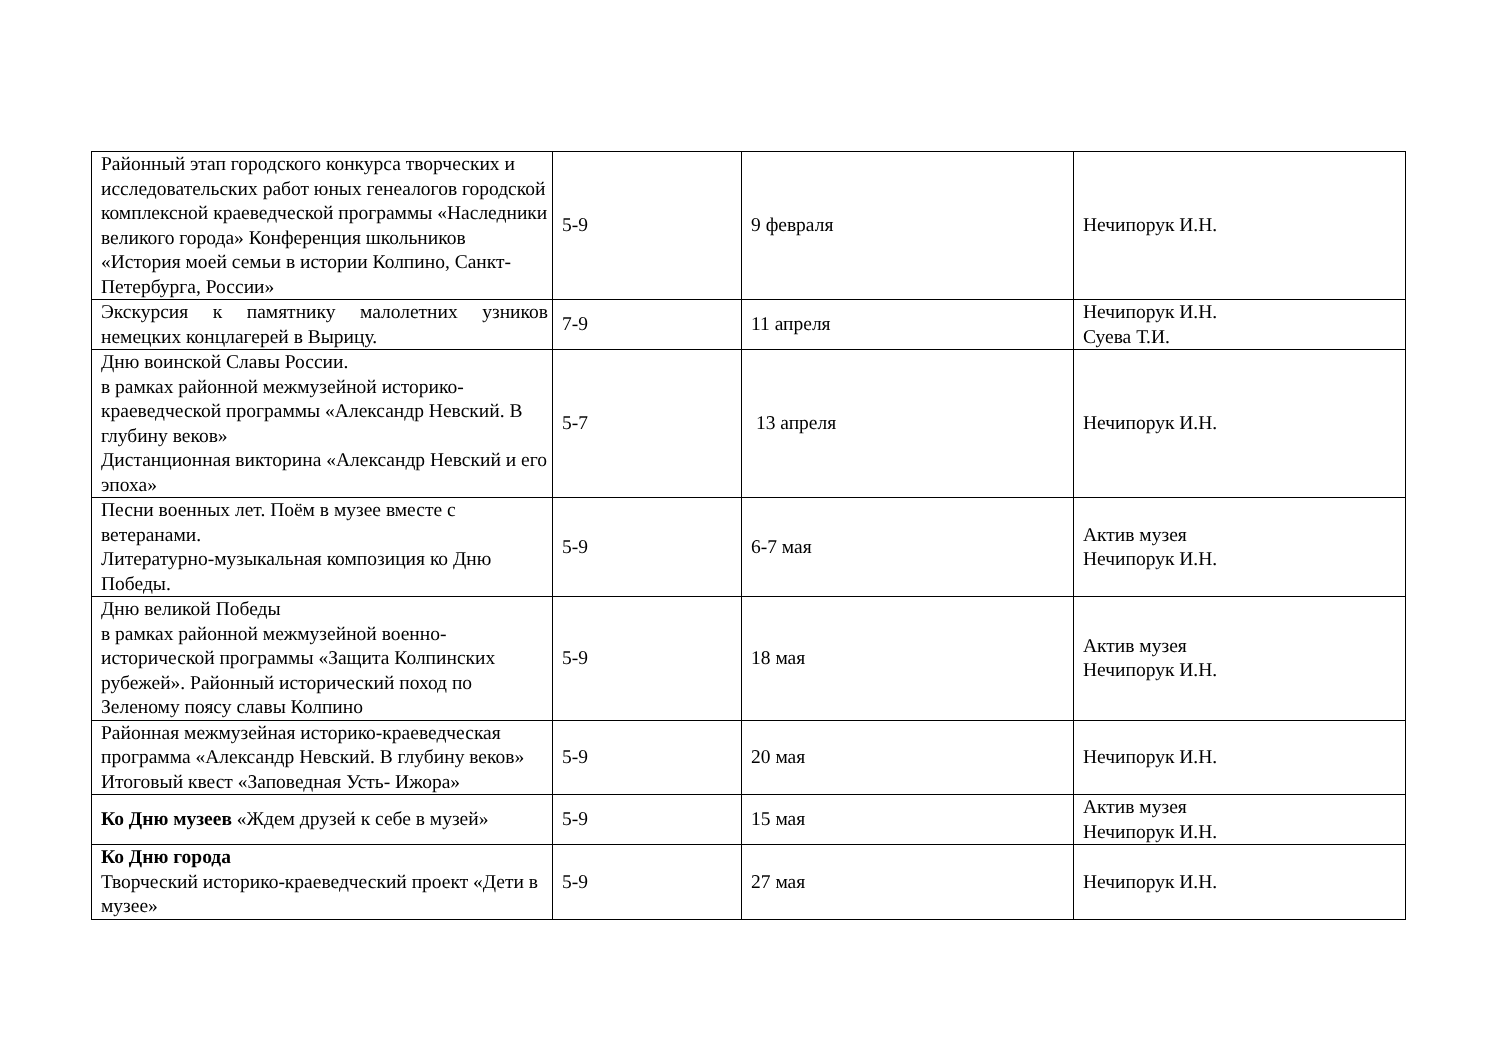| Районный этап городского конкурса творческих и исследовательских работ юных генеалогов городской комплексной краеведческой программы «Наследники великого города» Конференция школьников «История моей семьи в истории Колпино, Санкт-Петербурга, России» | 5-9 | 9 февраля | Нечипорук И.Н. |
| Экскурсия к памятнику малолетних узников немецких концлагерей в Вырицу. | 7-9 | 11 апреля | Нечипорук И.Н. Суева Т.И. |
| Дню воинской Славы России. в рамках районной межмузейной историко-краеведческой программы «Александр Невский. В глубину веков» Дистанционная викторина «Александр Невский и его эпоха» | 5-7 | 13 апреля | Нечипорук И.Н. |
| Песни военных лет. Поём в музее вместе с ветеранами. Литературно-музыкальная композиция ко Дню Победы. | 5-9 | 6-7 мая | Актив музея Нечипорук И.Н. |
| Дню великой Победы в рамках районной межмузейной военно-исторической программы «Защита Колпинских рубежей». Районный исторический поход по Зеленому поясу славы Колпино | 5-9 | 18 мая | Актив музея Нечипорук И.Н. |
| Районная межмузейная историко-краеведческая программа «Александр Невский. В глубину веков» Итоговый квест «Заповедная Усть- Ижора» | 5-9 | 20 мая | Нечипорук И.Н. |
| Ко Дню музеев «Ждем друзей к себе в музей» | 5-9 | 15 мая | Актив музея Нечипорук И.Н. |
| Ко Дню города Творческий историко-краеведческий проект «Дети в музее» | 5-9 | 27 мая | Нечипорук И.Н. |